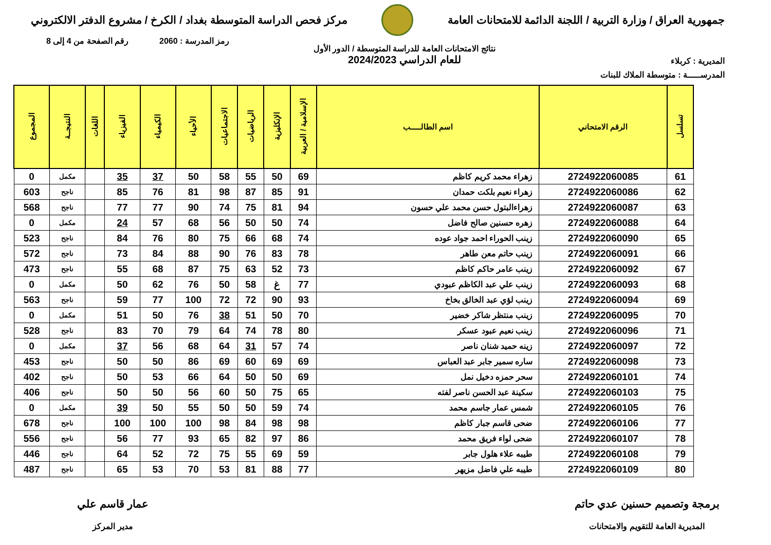جمهورية العراق / وزارة التربية / اللجنة الدائمة للامتحانات العامة
مركز فحص الدراسة المتوسطة بغداد / الكرخ / مشروع الدفتر الالكتروني
رمز المدرسة : 2060 رقم الصفحة من 4 إلى 8
المديرية : كربلاء
نتائج الامتحانات العامة للدراسة المتوسطة / الدور الأول
للعام الدراسي 2024/2023
المدرســـــة : متوسطة الملاك للبنات
| تسلسل | الرقم الامتحاني | اسم الطالـــــب | الإسلامية / العربية | الإنكليزية | الرياضيات | الاجتماعيات | الأحياء | الكيمياء | الفيزياء | اللغات | النتيجــة | المجموع |
| --- | --- | --- | --- | --- | --- | --- | --- | --- | --- | --- | --- | --- |
| 61 | 2724922060085 | زهراء محمد كريم كاظم | 69 | 50 | 55 | 58 | 50 | 37 | 35 | | مكمل | 0 |
| 62 | 2724922060086 | زهراء نعيم بلكت حمدان | 91 | 85 | 87 | 98 | 81 | 76 | 85 | | ناجح | 603 |
| 63 | 2724922060087 | زهراءالبتول حسن محمد علي حسون | 94 | 81 | 75 | 74 | 90 | 77 | 77 | | ناجح | 568 |
| 64 | 2724922060088 | زهره حسنين صالح فاضل | 74 | 50 | 50 | 56 | 68 | 57 | 24 | | مكمل | 0 |
| 65 | 2724922060090 | زينب الحوراء احمد جواد عوده | 74 | 68 | 66 | 75 | 80 | 76 | 84 | | ناجح | 523 |
| 66 | 2724922060091 | زينب حاتم معن طاهر | 78 | 83 | 76 | 90 | 88 | 84 | 73 | | ناجح | 572 |
| 67 | 2724922060092 | زينب عامر حاكم كاظم | 73 | 52 | 63 | 75 | 87 | 68 | 55 | | ناجح | 473 |
| 68 | 2724922060093 | زينب علي عبد الكاظم عبودي | 77 | غ | 58 | 50 | 76 | 62 | 50 | | مكمل | 0 |
| 69 | 2724922060094 | زينب لؤي عبد الخالق بخاخ | 93 | 90 | 72 | 72 | 100 | 77 | 59 | | ناجح | 563 |
| 70 | 2724922060095 | زينب منتظر شاكر خضير | 70 | 50 | 51 | 38 | 76 | 50 | 51 | | مكمل | 0 |
| 71 | 2724922060096 | زينب نعيم عبود عسكر | 80 | 78 | 74 | 64 | 79 | 70 | 83 | | ناجح | 528 |
| 72 | 2724922060097 | زينه حميد شنان ناصر | 74 | 57 | 31 | 64 | 68 | 56 | 37 | | مكمل | 0 |
| 73 | 2724922060098 | ساره سمير جابر عبد العباس | 69 | 69 | 60 | 69 | 86 | 50 | 50 | | ناجح | 453 |
| 74 | 2724922060101 | سحر حمزه دخيل نمل | 69 | 50 | 50 | 64 | 66 | 53 | 50 | | ناجح | 402 |
| 75 | 2724922060103 | سكينة عبد الحسن ناصر لفته | 65 | 75 | 50 | 60 | 56 | 50 | 50 | | ناجح | 406 |
| 76 | 2724922060105 | شمس عمار جاسم محمد | 74 | 59 | 50 | 50 | 55 | 50 | 39 | | مكمل | 0 |
| 77 | 2724922060106 | ضحى قاسم جبار كاظم | 98 | 98 | 84 | 98 | 100 | 100 | 100 | | ناجح | 678 |
| 78 | 2724922060107 | ضحى لواء فريق محمد | 86 | 97 | 82 | 65 | 93 | 77 | 56 | | ناجح | 556 |
| 79 | 2724922060108 | طيبه علاء هلول جابر | 59 | 69 | 55 | 75 | 72 | 52 | 64 | | ناجح | 446 |
| 80 | 2724922060109 | طيبه علي فاضل مزيهر | 77 | 88 | 81 | 53 | 70 | 53 | 65 | | ناجح | 487 |
برمجة وتصميم حسنين عدي حاتم
المديرية العامة للتقويم والامتحانات
عمار قاسم علي
مدير المركز